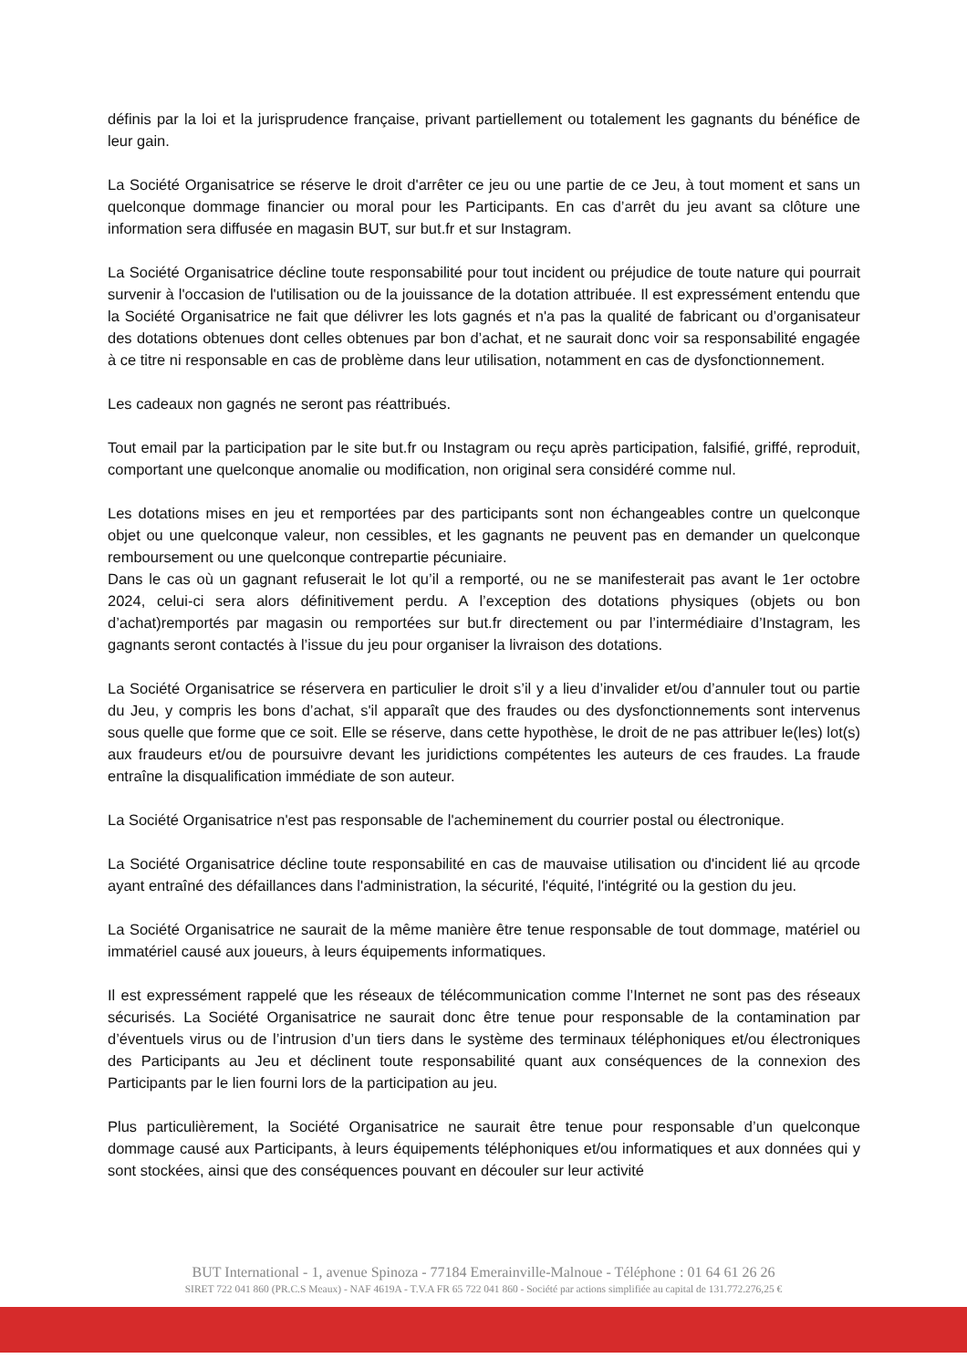définis par la loi et la jurisprudence française, privant partiellement ou totalement les gagnants du bénéfice de leur gain.
La Société Organisatrice se réserve le droit d'arrêter ce jeu ou une partie de ce Jeu, à tout moment et sans un quelconque dommage financier ou moral pour les Participants. En cas d’arrêt du jeu avant sa clôture une information sera diffusée en magasin BUT, sur but.fr et sur Instagram.
La Société Organisatrice décline toute responsabilité pour tout incident ou préjudice de toute nature qui pourrait survenir à l'occasion de l'utilisation ou de la jouissance de la dotation attribuée. Il est expressément entendu que la Société Organisatrice ne fait que délivrer les lots gagnés et n'a pas la qualité de fabricant ou d’organisateur des dotations obtenues dont celles obtenues par bon d’achat, et ne saurait donc voir sa responsabilité engagée à ce titre ni responsable en cas de problème dans leur utilisation, notamment en cas de dysfonctionnement.
Les cadeaux non gagnés ne seront pas réattribués.
Tout email par la participation par le site but.fr ou Instagram ou reçu après participation, falsifié, griffé, reproduit, comportant une quelconque anomalie ou modification, non original sera considéré comme nul.
Les dotations mises en jeu et remportées par des participants sont non échangeables contre un quelconque objet ou une quelconque valeur, non cessibles, et les gagnants ne peuvent pas en demander un quelconque remboursement ou une quelconque contrepartie pécuniaire.
Dans le cas où un gagnant refuserait le lot qu’il a remporté, ou ne se manifesterait pas avant le 1er octobre 2024, celui-ci sera alors définitivement perdu. A l’exception des dotations physiques (objets ou bon d’achat)remportés par magasin ou remportées sur but.fr directement ou par l’intermédiaire d’Instagram, les gagnants seront contactés à l’issue du jeu pour organiser la livraison des dotations.
La Société Organisatrice se réservera en particulier le droit s’il y a lieu d’invalider et/ou d’annuler tout ou partie du Jeu, y compris les bons d’achat, s'il apparaît que des fraudes ou des dysfonctionnements sont intervenus sous quelle que forme que ce soit. Elle se réserve, dans cette hypothèse, le droit de ne pas attribuer le(les) lot(s) aux fraudeurs et/ou de poursuivre devant les juridictions compétentes les auteurs de ces fraudes. La fraude entraîne la disqualification immédiate de son auteur.
La Société Organisatrice n'est pas responsable de l'acheminement du courrier postal ou électronique.
La Société Organisatrice décline toute responsabilité en cas de mauvaise utilisation ou d'incident lié au qrcode ayant entraîné des défaillances dans l'administration, la sécurité, l'équité, l'intégrité ou la gestion du jeu.
La Société Organisatrice ne saurait de la même manière être tenue responsable de tout dommage, matériel ou immatériel causé aux joueurs, à leurs équipements informatiques.
Il est expressément rappelé que les réseaux de télécommunication comme l’Internet ne sont pas des réseaux sécurisés. La Société Organisatrice ne saurait donc être tenue pour responsable de la contamination par d’éventuels virus ou de l’intrusion d’un tiers dans le système des terminaux téléphoniques et/ou électroniques des Participants au Jeu et déclinent toute responsabilité quant aux conséquences de la connexion des Participants par le lien fourni lors de la participation au jeu.
Plus particulièrement, la Société Organisatrice ne saurait être tenue pour responsable d’un quelconque dommage causé aux Participants, à leurs équipements téléphoniques et/ou informatiques et aux données qui y sont stockées, ainsi que des conséquences pouvant en découler sur leur activité
BUT International - 1, avenue Spinoza - 77184 Emerainville-Malnoue - Téléphone : 01 64 61 26 26
SIRET 722 041 860 (PR.C.S Meaux) - NAF 4619A - T.V.A FR 65 722 041 860 - Société par actions simplifiée au capital de 131.772.276,25 €